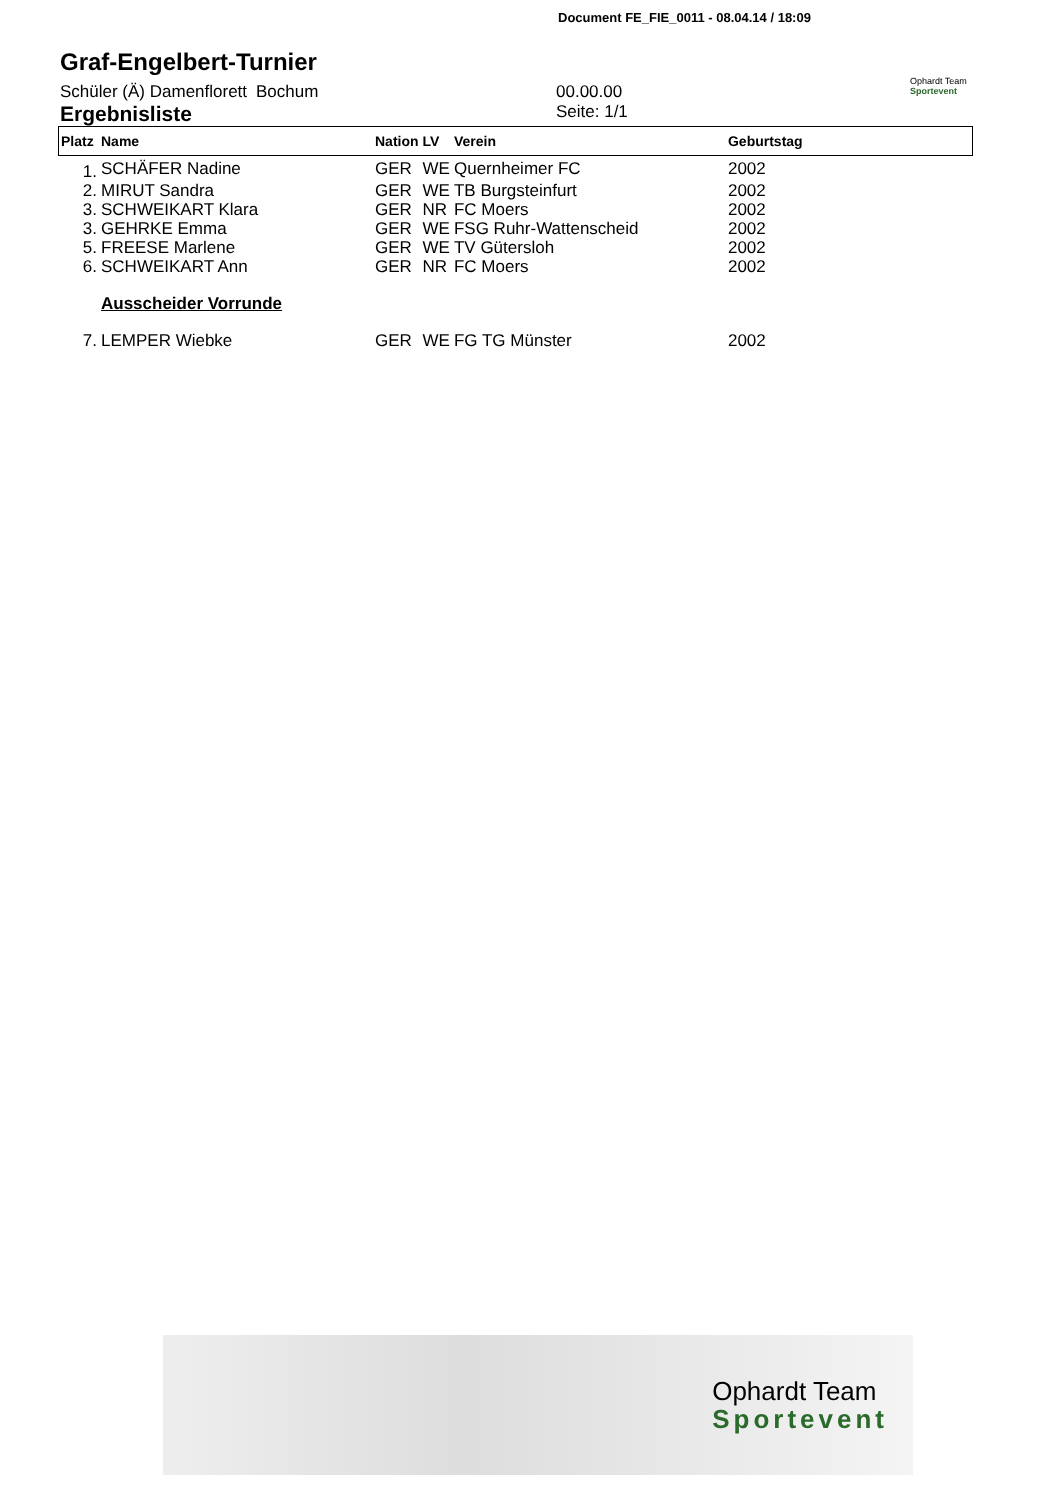Document FE_FIE_0011 - 08.04.14 / 18:09
Ophardt Team
Sportevent
Graf-Engelbert-Turnier
Schüler (Ä) Damenflorett Bochum 00.00.00
Ergebnisliste
Seite: 1/1
| Platz | Name | Nation | LV | Verein | Geburtstag |
| --- | --- | --- | --- | --- | --- |
| 1. | SCHÄFER Nadine | GER | WE | Quernheimer FC | 2002 |
| 2. | MIRUT Sandra | GER | WE | TB Burgsteinfurt | 2002 |
| 3. | SCHWEIKART Klara | GER | NR | FC Moers | 2002 |
| 3. | GEHRKE Emma | GER | WE | FSG Ruhr-Wattenscheid | 2002 |
| 5. | FREESE Marlene | GER | WE | TV Gütersloh | 2002 |
| 6. | SCHWEIKART Ann | GER | NR | FC Moers | 2002 |
| | Ausscheider Vorrunde | | | | |
| 7. | LEMPER Wiebke | GER | WE | FG TG Münster | 2002 |
Ophardt Team
Sportevent